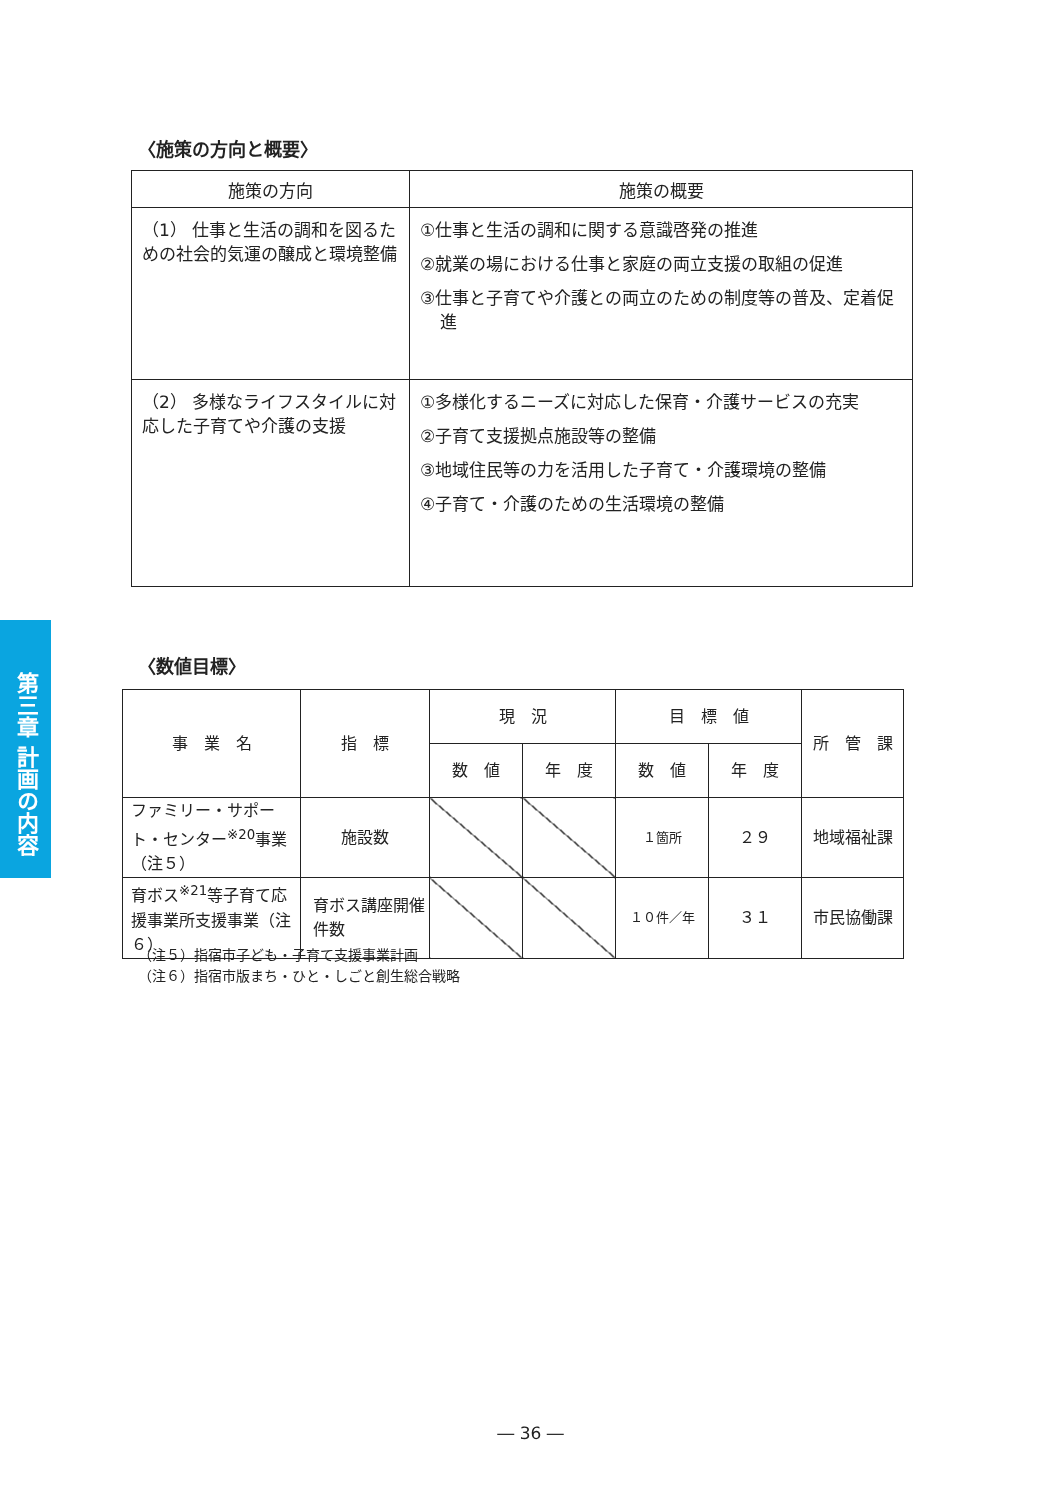第三章 計画の内容
〈施策の方向と概要〉
| 施策の方向 | 施策の概要 |
| --- | --- |
| （1） 仕事と生活の調和を図るための社会的気運の醸成と環境整備 | ①仕事と生活の調和に関する意識啓発の推進 ②就業の場における仕事と家庭の両立支援の取組の促進 ③仕事と子育てや介護との両立のための制度等の普及、定着促進 |
| （2） 多様なライフスタイルに対応した子育てや介護の支援 | ①多様化するニーズに対応した保育・介護サービスの充実 ②子育て支援拠点施設等の整備 ③地域住民等の力を活用した子育て・介護環境の整備 ④子育て・介護のための生活環境の整備 |
〈数値目標〉
| 事 業 名 | 指 標 | 現 況 | | 目 標 値 | | 所 管 課 |
| --- | --- | --- | --- | --- | --- | --- |
| | | 数 値 | 年 度 | 数 値 | 年 度 | |
| ファミリー・サポート・センター<sup>※20</sup>事業（注５） | 施設数 | | | １箇所 | ２９ | 地域福祉課 |
| 育ボス<sup>※21</sup>等子育て応援事業所支援事業（注６） | 育ボス講座開催件数 | | | １０件／年 | ３１ | 市民協働課 |
（注５）指宿市子ども・子育て支援事業計画
（注６）指宿市版まち・ひと・しごと創生総合戦略
― 36 ―